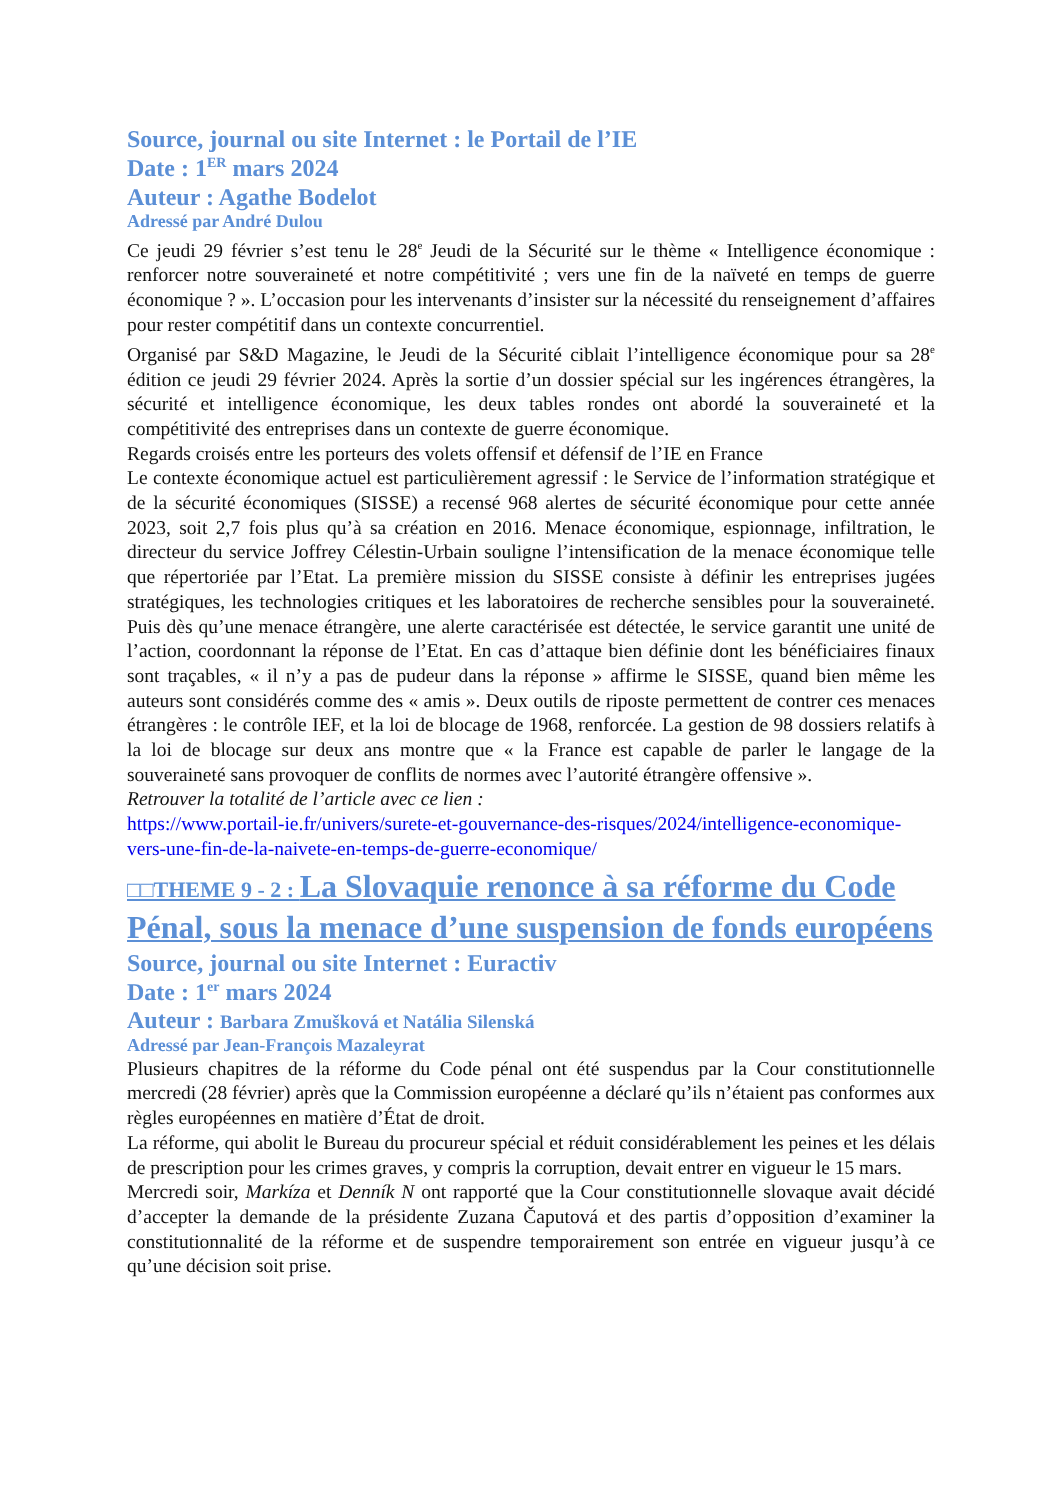Source, journal ou site Internet : le Portail de l’IE
Date : 1<sup>ER</sup> mars 2024
Auteur : Agathe Bodelot
Adressé par André Dulou
Ce jeudi 29 février s’est tenu le 28<sup>e</sup> Jeudi de la Sécurité sur le thème « Intelligence économique : renforcer notre souveraineté et notre compétitivité ; vers une fin de la naïveté en temps de guerre économique ? ». L’occasion pour les intervenants d’insister sur la nécessité du renseignement d’affaires pour rester compétitif dans un contexte concurrentiel.
Organisé par S&D Magazine, le Jeudi de la Sécurité ciblait l’intelligence économique pour sa 28<sup>e</sup> édition ce jeudi 29 février 2024. Après la sortie d’un dossier spécial sur les ingérences étrangères, la sécurité et intelligence économique, les deux tables rondes ont abordé la souveraineté et la compétitivité des entreprises dans un contexte de guerre économique.
Regards croisés entre les porteurs des volets offensif et défensif de l’IE en France
Le contexte économique actuel est particulièrement agressif : le Service de l’information stratégique et de la sécurité économiques (SISSE) a recensé 968 alertes de sécurité économique pour cette année 2023, soit 2,7 fois plus qu’à sa création en 2016. Menace économique, espionnage, infiltration, le directeur du service Joffrey Célestin-Urbain souligne l’intensification de la menace économique telle que répertoriée par l’Etat. La première mission du SISSE consiste à définir les entreprises jugées stratégiques, les technologies critiques et les laboratoires de recherche sensibles pour la souveraineté. Puis dès qu’une menace étrangère, une alerte caractérisée est détectée, le service garantit une unité de l’action, coordonnant la réponse de l’Etat. En cas d’attaque bien définie dont les bénéficiaires finaux sont traçables, « il n’y a pas de pudeur dans la réponse » affirme le SISSE, quand bien même les auteurs sont considérés comme des « amis ». Deux outils de riposte permettent de contrer ces menaces étrangères : le contrôle IEF, et la loi de blocage de 1968, renforcée. La gestion de 98 dossiers relatifs à la loi de blocage sur deux ans montre que « la France est capable de parler le langage de la souveraineté sans provoquer de conflits de normes avec l’autorité étrangère offensive ».
Retrouver la totalité de l’article avec ce lien :
https://www.portail-ie.fr/univers/surete-et-gouvernance-des-risques/2024/intelligence-economique-vers-une-fin-de-la-naivete-en-temps-de-guerre-economique/
□□THEME 9 - 2 : La Slovaquie renonce à sa réforme du Code Pénal, sous la menace d’une suspension de fonds européens
Source, journal ou site Internet : Euractiv
Date : 1<sup>er</sup> mars 2024
Auteur : Barbara Zmušková et Natália Silenská
Adressé par Jean-François Mazaleyrat
Plusieurs chapitres de la réforme du Code pénal ont été suspendus par la Cour constitutionnelle mercredi (28 février) après que la Commission européenne a déclaré qu’ils n’étaient pas conformes aux règles européennes en matière d’État de droit.
La réforme, qui abolit le Bureau du procureur spécial et réduit considérablement les peines et les délais de prescription pour les crimes graves, y compris la corruption, devait entrer en vigueur le 15 mars.
Mercredi soir, Markíza et Denník N ont rapporté que la Cour constitutionnelle slovaque avait décidé d’accepter la demande de la présidente Zuzana Čaputová et des partis d’opposition d’examiner la constitutionnalité de la réforme et de suspendre temporairement son entrée en vigueur jusqu’à ce qu’une décision soit prise.